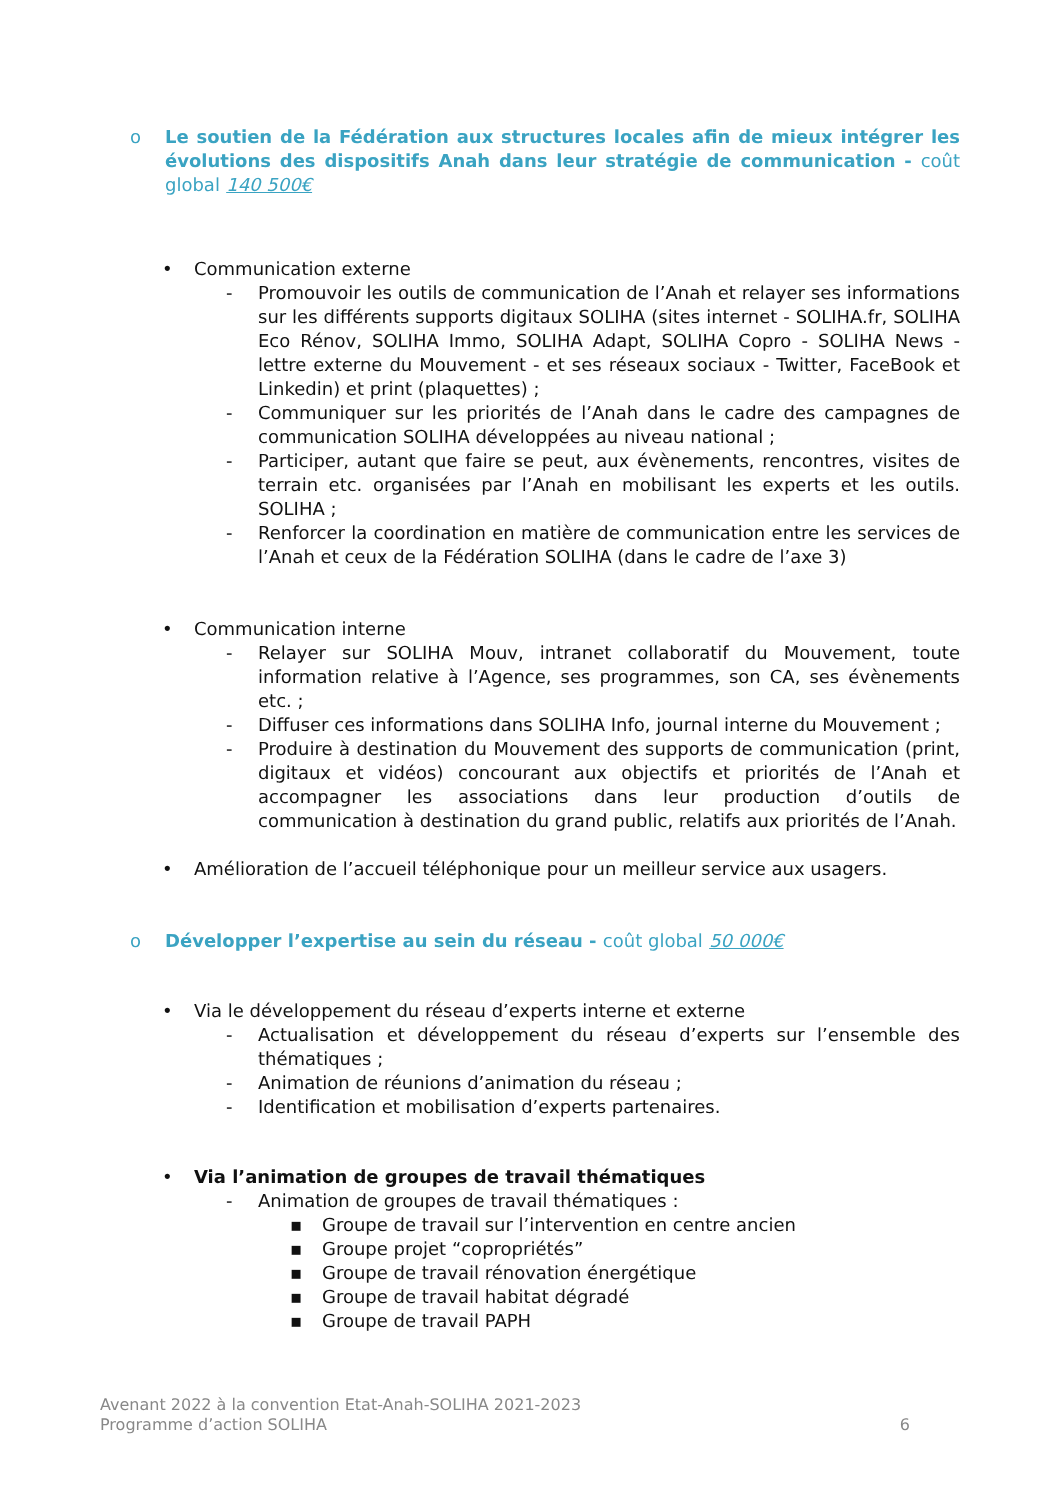o Le soutien de la Fédération aux structures locales afin de mieux intégrer les évolutions des dispositifs Anah dans leur stratégie de communication - coût global 140 500€
• Communication externe
- Promouvoir les outils de communication de l’Anah et relayer ses informations sur les différents supports digitaux SOLIHA (sites internet - SOLIHA.fr, SOLIHA Eco Rénov, SOLIHA Immo, SOLIHA Adapt, SOLIHA Copro - SOLIHA News -lettre externe du Mouvement - et ses réseaux sociaux - Twitter, FaceBook et Linkedin) et print (plaquettes) ;
- Communiquer sur les priorités de l’Anah dans le cadre des campagnes de communication SOLIHA développées au niveau national ;
- Participer, autant que faire se peut, aux évènements, rencontres, visites de terrain etc. organisées par l’Anah en mobilisant les experts et les outils. SOLIHA ;
- Renforcer la coordination en matière de communication entre les services de l’Anah et ceux de la Fédération SOLIHA (dans le cadre de l’axe 3)
• Communication interne
- Relayer sur SOLIHA Mouv, intranet collaboratif du Mouvement, toute information relative à l’Agence, ses programmes, son CA, ses évènements etc. ;
- Diffuser ces informations dans SOLIHA Info, journal interne du Mouvement ;
- Produire à destination du Mouvement des supports de communication (print, digitaux et vidéos) concourant aux objectifs et priorités de l’Anah et accompagner les associations dans leur production d’outils de communication à destination du grand public, relatifs aux priorités de l’Anah.
• Amélioration de l’accueil téléphonique pour un meilleur service aux usagers.
o Développer l’expertise au sein du réseau - coût global 50 000€
• Via le développement du réseau d’experts interne et externe
- Actualisation et développement du réseau d’experts sur l’ensemble des thématiques ;
- Animation de réunions d’animation du réseau ;
- Identification et mobilisation d’experts partenaires.
• Via l’animation de groupes de travail thématiques
- Animation de groupes de travail thématiques :
▪ Groupe de travail sur l’intervention en centre ancien
▪ Groupe projet “copropriétés”
▪ Groupe de travail rénovation énergétique
▪ Groupe de travail habitat dégradé
▪ Groupe de travail PAPH
Avenant 2022 à la convention Etat-Anah-SOLIHA 2021-2023
Programme d’action SOLIHA
6